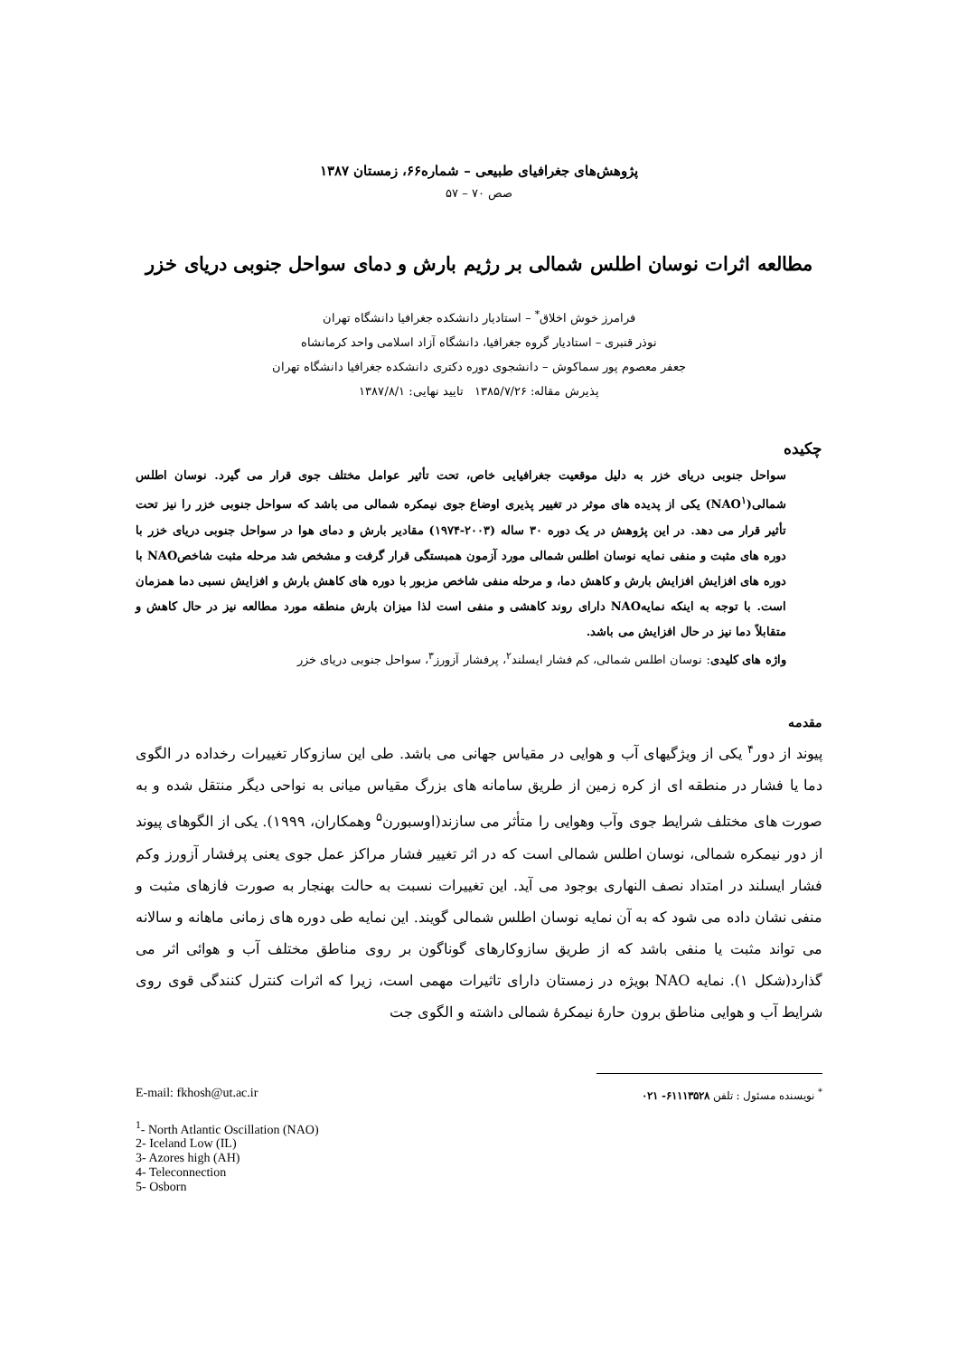پژوهش‌های جغرافیای طبیعی – شماره۶۶، زمستان ۱۳۸۷
صص ۷۰ – ۵۷
مطالعه اثرات نوسان اطلس شمالی بر رژیم بارش و دمای سواحل جنوبی دریای خزر
فرامرز خوش اخلاق<sup>*</sup> – استادیار دانشکده جغرافیا دانشگاه تهران
نوذر قنبری – استادیار گروه جغرافیا، دانشگاه آزاد اسلامی واحد کرمانشاه
جعفر معصوم پور سماکوش – دانشجوی دوره دکتری دانشکده جغرافیا دانشگاه تهران
پذیرش مقاله: ۱۳۸۵/۷/۲۶ تایید نهایی: ۱۳۸۷/۸/۱
چکیده
سواحل جنوبی دریای خزر به دلیل موقعیت جغرافیایی خاص، تحت تأثیر عوامل مختلف جوی قرار می گیرد. نوسان اطلس شمالی(NAO<sup>۱</sup>) یکی از پدیده های موثر در تغییر پذیری اوضاع جوی نیمکره شمالی می باشد که سواحل جنوبی خزر را نیز تحت تأثیر قرار می دهد. در این پژوهش در یک دوره ۳۰ ساله (۲۰۰۳-۱۹۷۴) مقادیر بارش و دمای هوا در سواحل جنوبی دریای خزر با دوره های مثبت و منفی نمایه نوسان اطلس شمالی مورد آزمون همبستگی قرار گرفت و مشخص شد مرحله مثبت شاخصNAO با دوره های افزایش افزایش بارش و کاهش دما، و مرحله منفی شاخص مزبور با دوره های کاهش بارش و افزایش نسبی دما همزمان است. با توجه به اینکه نمایهNAO دارای روند کاهشی و منفی است لذا میزان بارش منطقه مورد مطالعه نیز در حال کاهش و متقابلاً دما نیز در حال افزایش می باشد.
واژه های کلیدی: نوسان اطلس شمالی، کم فشار ایسلند<sup>۲</sup>، پرفشار آزورز<sup>۳</sup>، سواحل جنوبی دریای خزر
مقدمه
پیوند از دور<sup>۴</sup> یکی از ویژگیهای آب و هوایی در مقیاس جهانی می باشد. طی این سازوکار تغییرات رخداده در الگوی دما یا فشار در منطقه ای از کره زمین از طریق سامانه های بزرگ مقیاس میانی به نواحی دیگر منتقل شده و به صورت های مختلف شرایط جوی وآب وهوایی را متأثر می سازند(اوسبورن<sup>۵</sup> وهمکاران، ۱۹۹۹). یکی از الگوهای پیوند از دور نیمکره شمالی، نوسان اطلس شمالی است که در اثر تغییر فشار مراکز عمل جوی یعنی پرفشار آزورز وکم فشار ایسلند در امتداد نصف النهاری بوجود می آید. این تغییرات نسبت به حالت بهنجار به صورت فازهای مثبت و منفی نشان داده می شود که به آن نمایه نوسان اطلس شمالی گویند. این نمایه طی دوره های زمانی ماهانه و سالانه می تواند مثبت یا منفی باشد که از طریق سازوکارهای گوناگون بر روی مناطق مختلف آب و هوائی اثر می گذارد(شکل ۱). نمایه NAO بویژه در زمستان دارای تاثیرات مهمی است، زیرا که اثرات کنترل کنندگی قوی روی شرایط آب و هوایی مناطق برون حارهٔ نیمکرهٔ شمالی داشته و الگوی جت
<sup>*</sup> نویسنده مسئول : تلفن ۶۱۱۱۳۵۲۸- ۰۲۱
E-mail: fkhosh@ut.ac.ir
<sup>1</sup>- North Atlantic Oscillation (NAO)
2- Iceland Low (IL)
3- Azores high (AH)
4- Teleconnection
5- Osborn